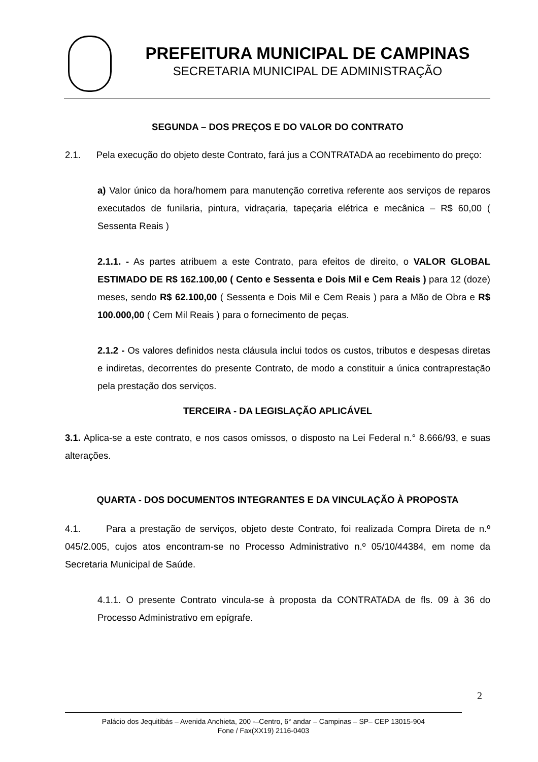PREFEITURA MUNICIPAL DE CAMPINAS
SECRETARIA MUNICIPAL DE ADMINISTRAÇÃO
SEGUNDA – DOS PREÇOS E DO VALOR DO CONTRATO
2.1. Pela execução do objeto deste Contrato, fará jus a CONTRATADA ao recebimento do preço:
a) Valor único da hora/homem para manutenção corretiva referente aos serviços de reparos executados de funilaria, pintura, vidraçaria, tapeçaria elétrica e mecânica – R$ 60,00 ( Sessenta Reais )
2.1.1. - As partes atribuem a este Contrato, para efeitos de direito, o VALOR GLOBAL ESTIMADO DE R$ 162.100,00 ( Cento e Sessenta e Dois Mil e Cem Reais ) para 12 (doze) meses, sendo R$ 62.100,00 ( Sessenta e Dois Mil e Cem Reais ) para a Mão de Obra e R$ 100.000,00 ( Cem Mil Reais ) para o fornecimento de peças.
2.1.2 - Os valores definidos nesta cláusula inclui todos os custos, tributos e despesas diretas e indiretas, decorrentes do presente Contrato, de modo a constituir a única contraprestação pela prestação dos serviços.
TERCEIRA - DA LEGISLAÇÃO APLICÁVEL
3.1. Aplica-se a este contrato, e nos casos omissos, o disposto na Lei Federal n.° 8.666/93, e suas alterações.
QUARTA - DOS DOCUMENTOS INTEGRANTES E DA VINCULAÇÃO À PROPOSTA
4.1. Para a prestação de serviços, objeto deste Contrato, foi realizada Compra Direta de n.º 045/2.005, cujos atos encontram-se no Processo Administrativo n.º 05/10/44384, em nome da Secretaria Municipal de Saúde.
4.1.1. O presente Contrato vincula-se à proposta da CONTRATADA de fls. 09 à 36 do Processo Administrativo em epígrafe.
2
Palácio dos Jequitibás – Avenida Anchieta, 200 -–Centro, 6° andar – Campinas – SP– CEP 13015-904
Fone / Fax(XX19) 2116-0403